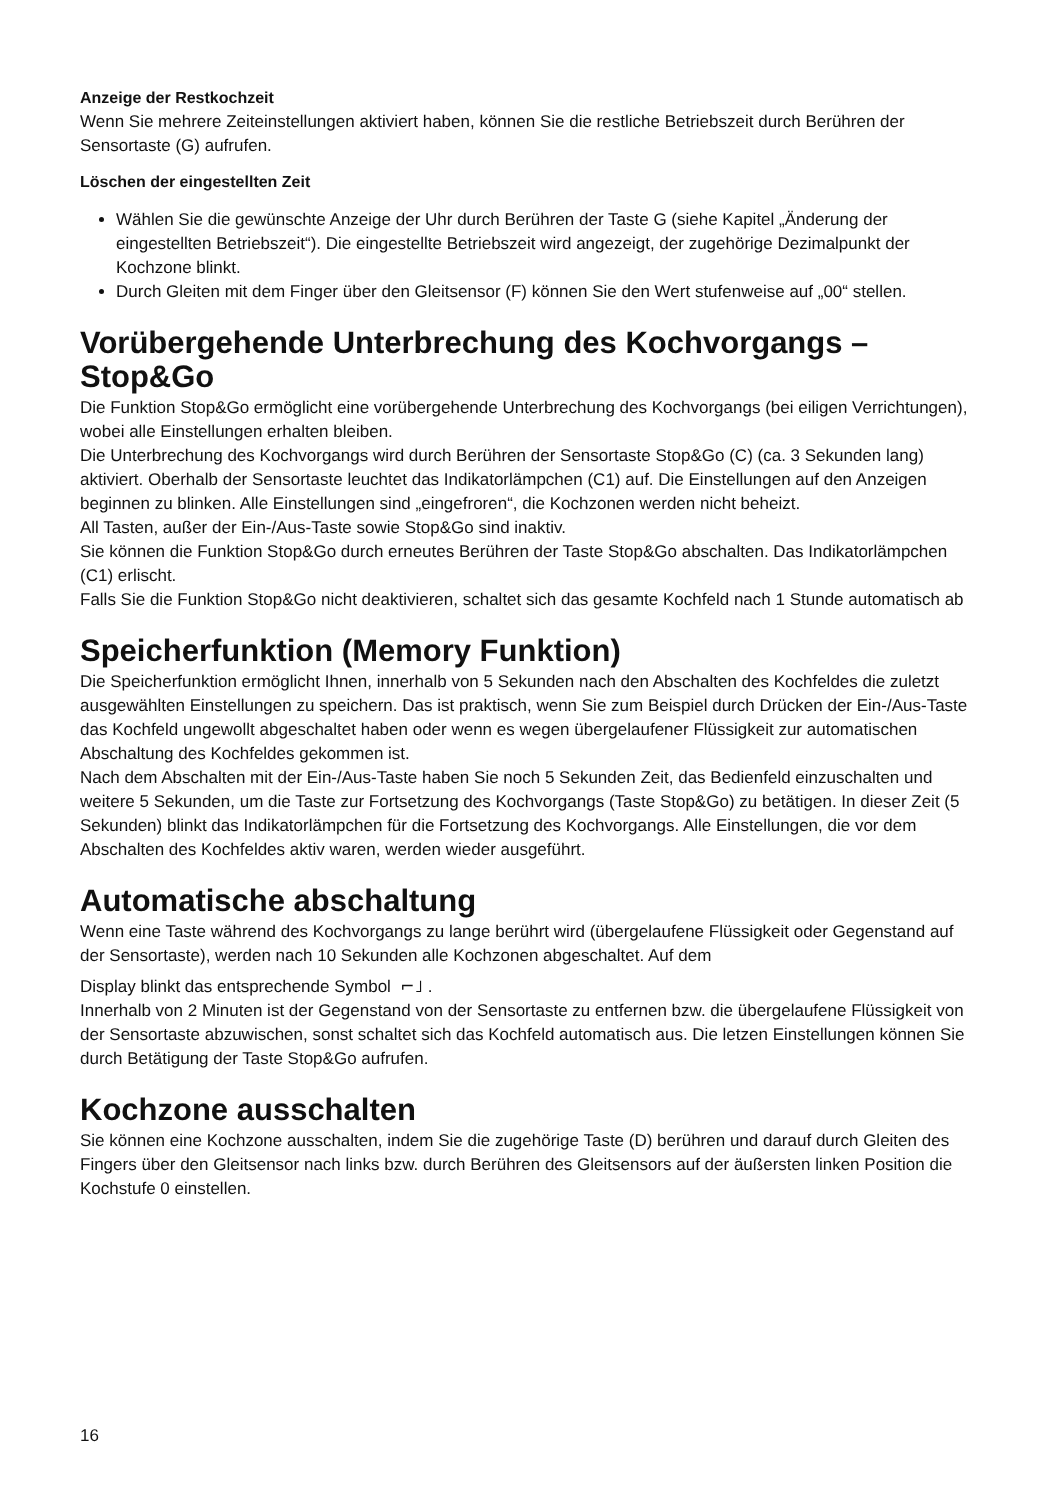Anzeige der Restkochzeit
Wenn Sie mehrere Zeiteinstellungen aktiviert haben, können Sie die restliche Betriebszeit durch Berühren der Sensortaste (G) aufrufen.
Löschen der eingestellten Zeit
Wählen Sie die gewünschte Anzeige der Uhr durch Berühren der Taste G (siehe Kapitel „Änderung der eingestellten Betriebszeit“). Die eingestellte Betriebszeit wird angezeigt, der zugehörige Dezimalpunkt der Kochzone blinkt.
Durch Gleiten mit dem Finger über den Gleitsensor (F) können Sie den Wert stufenweise auf „00“ stellen.
Vorübergehende Unterbrechung des Kochvorgangs – Stop&Go
Die Funktion Stop&Go ermöglicht eine vorübergehende Unterbrechung des Kochvorgangs (bei eiligen Verrichtungen), wobei alle Einstellungen erhalten bleiben.
Die Unterbrechung des Kochvorgangs wird durch Berühren der Sensortaste Stop&Go (C) (ca. 3 Sekunden lang) aktiviert. Oberhalb der Sensortaste leuchtet das Indikatorlämpchen (C1) auf. Die Einstellungen auf den Anzeigen beginnen zu blinken. Alle Einstellungen sind „eingefroren“, die Kochzonen werden nicht beheizt.
All Tasten, außer der Ein-/Aus-Taste sowie Stop&Go sind inaktiv.
Sie können die Funktion Stop&Go durch erneutes Berühren der Taste Stop&Go abschalten. Das Indikatorlämpchen (C1) erlischt.
Falls Sie die Funktion Stop&Go nicht deaktivieren, schaltet sich das gesamte Kochfeld nach 1 Stunde automatisch ab
Speicherfunktion (Memory Funktion)
Die Speicherfunktion ermöglicht Ihnen, innerhalb von 5 Sekunden nach den Abschalten des Kochfeldes die zuletzt ausgewählten Einstellungen zu speichern. Das ist praktisch, wenn Sie zum Beispiel durch Drücken der Ein-/Aus-Taste das Kochfeld ungewollt abgeschaltet haben oder wenn es wegen übergelaufener Flüssigkeit zur automatischen Abschaltung des Kochfeldes gekommen ist.
Nach dem Abschalten mit der Ein-/Aus-Taste haben Sie noch 5 Sekunden Zeit, das Bedienfeld einzuschalten und weitere 5 Sekunden, um die Taste zur Fortsetzung des Kochvorgangs (Taste Stop&Go) zu betätigen. In dieser Zeit (5 Sekunden) blinkt das Indikatorlämpchen für die Fortsetzung des Kochvorgangs. Alle Einstellungen, die vor dem Abschalten des Kochfeldes aktiv waren, werden wieder ausgeführt.
Automatische abschaltung
Wenn eine Taste während des Kochvorgangs zu lange berührt wird (übergelaufene Flüssigkeit oder Gegenstand auf der Sensortaste), werden nach 10 Sekunden alle Kochzonen abgeschaltet. Auf dem
Display blinkt das entsprechende Symbol ⌐˩ .
Innerhalb von 2 Minuten ist der Gegenstand von der Sensortaste zu entfernen bzw. die übergelaufene Flüssigkeit von der Sensortaste abzuwischen, sonst schaltet sich das Kochfeld automatisch aus. Die letzen Einstellungen können Sie durch Betätigung der Taste Stop&Go aufrufen.
Kochzone ausschalten
Sie können eine Kochzone ausschalten, indem Sie die zugehörige Taste (D) berühren und darauf durch Gleiten des Fingers über den Gleitsensor nach links bzw. durch Berühren des Gleitsensors auf der äußersten linken Position die Kochstufe 0 einstellen.
16